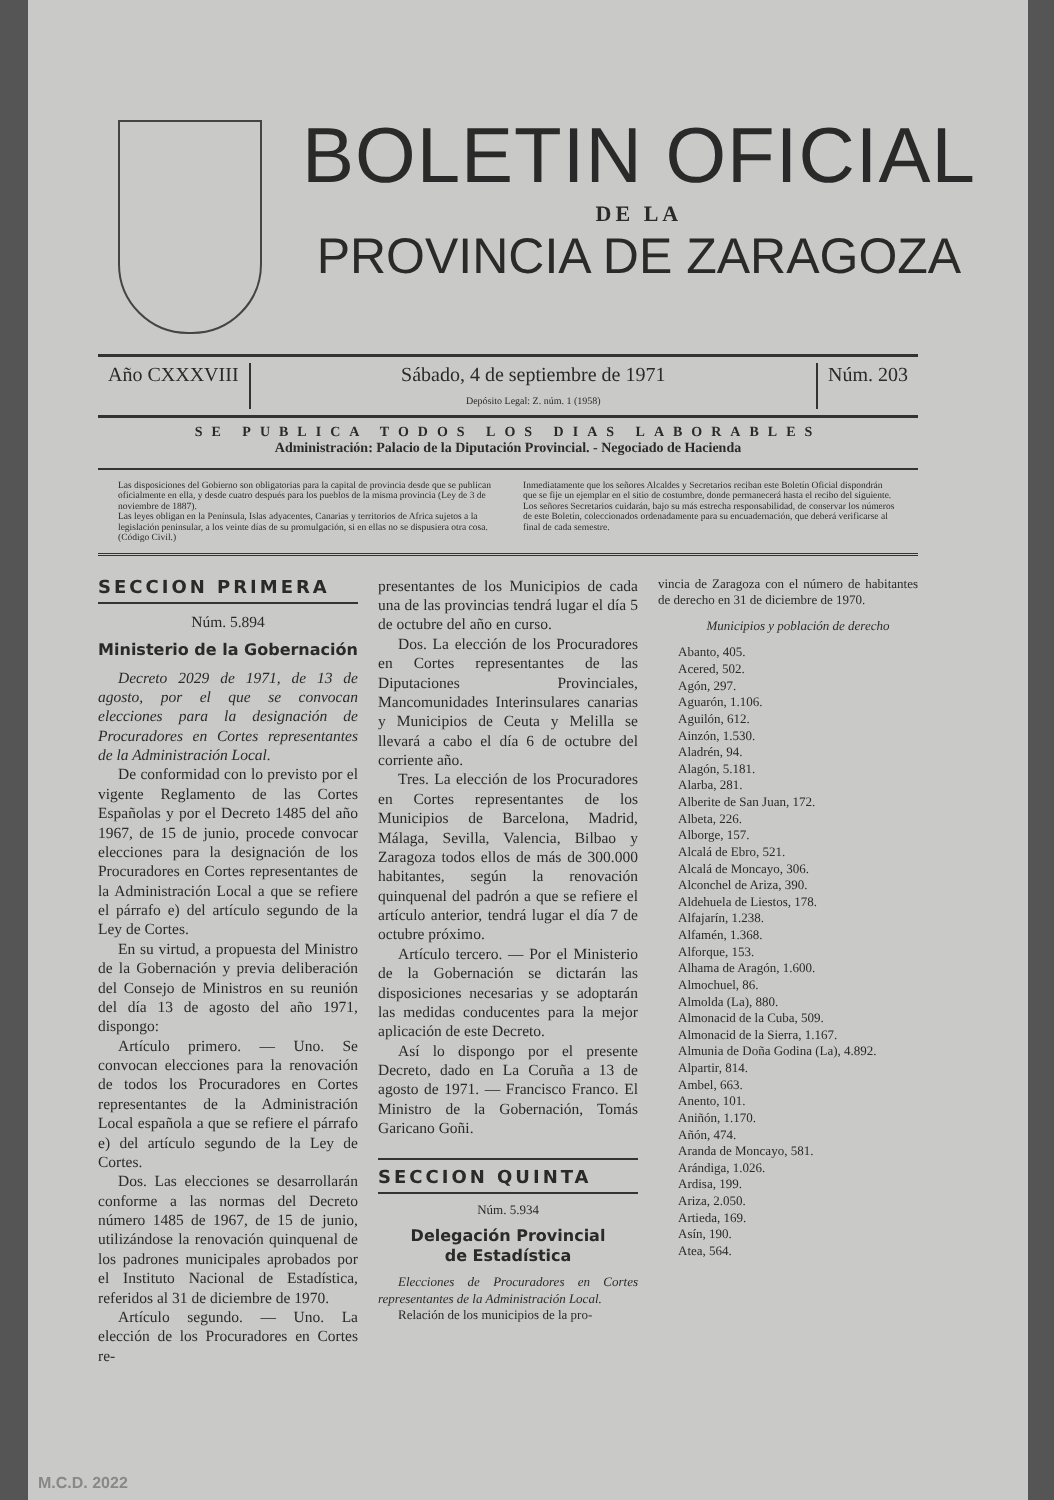BOLETIN OFICIAL
DE LA
PROVINCIA DE ZARAGOZA
Año CXXXVIII Sábado, 4 de septiembre de 1971
Depósito Legal: Z. núm. 1 (1958)
Núm. 203
SE PUBLICA TODOS LOS DIAS LABORABLES
Administración: Palacio de la Diputación Provincial. - Negociado de Hacienda
Las disposiciones del Gobierno son obligatorias para la capital de provincia desde que se publican oficialmente en ella, y desde cuatro después para los pueblos de la misma provincia (Ley de 3 de noviembre de 1887).
Las leyes obligan en la Península, Islas adyacentes, Canarias y territorios de Africa sujetos a la legislación peninsular, a los veinte días de su promulgación, si en ellas no se dispusiera otra cosa. (Código Civil.)
Inmediatamente que los señores Alcaldes y Secretarios reciban este Boletín Oficial dispondrán que se fije un ejemplar en el sitio de costumbre, donde permanecerá hasta el recibo del siguiente.
Los señores Secretarios cuidarán, bajo su más estrecha responsabilidad, de conservar los números de este Boletín, coleccionados ordenadamente para su encuadernación, que deberá verificarse al final de cada semestre.
SECCION PRIMERA
Núm. 5.894
Ministerio de la Gobernación
Decreto 2029 de 1971, de 13 de agosto, por el que se convocan elecciones para la designación de Procuradores en Cortes representantes de la Administración Local.
De conformidad con lo previsto por el vigente Reglamento de las Cortes Españolas y por el Decreto 1485 del año 1967, de 15 de junio, procede convocar elecciones para la designación de los Procuradores en Cortes representantes de la Administración Local a que se refiere el párrafo e) del artículo segundo de la Ley de Cortes.
En su virtud, a propuesta del Ministro de la Gobernación y previa deliberación del Consejo de Ministros en su reunión del día 13 de agosto del año 1971, dispongo:
Artículo primero. — Uno. Se convocan elecciones para la renovación de todos los Procuradores en Cortes representantes de la Administración Local española a que se refiere el párrafo e) del artículo segundo de la Ley de Cortes.
Dos. Las elecciones se desarrollarán conforme a las normas del Decreto número 1485 de 1967, de 15 de junio, utilizándose la renovación quinquenal de los padrones municipales aprobados por el Instituto Nacional de Estadística, referidos al 31 de diciembre de 1970.
Artículo segundo. — Uno. La elección de los Procuradores en Cortes re-
presentantes de los Municipios de cada una de las provincias tendrá lugar el día 5 de octubre del año en curso.
Dos. La elección de los Procuradores en Cortes representantes de las Diputaciones Provinciales, Mancomunidades Interinsulares canarias y Municipios de Ceuta y Melilla se llevará a cabo el día 6 de octubre del corriente año.
Tres. La elección de los Procuradores en Cortes representantes de los Municipios de Barcelona, Madrid, Málaga, Sevilla, Valencia, Bilbao y Zaragoza todos ellos de más de 300.000 habitantes, según la renovación quinquenal del padrón a que se refiere el artículo anterior, tendrá lugar el día 7 de octubre próximo.
Artículo tercero. — Por el Ministerio de la Gobernación se dictarán las disposiciones necesarias y se adoptarán las medidas conducentes para la mejor aplicación de este Decreto.
Así lo dispongo por el presente Decreto, dado en La Coruña a 13 de agosto de 1971. — Francisco Franco. El Ministro de la Gobernación, Tomás Garicano Goñi.
SECCION QUINTA
Núm. 5.934
Delegación Provincial
de Estadística
Elecciones de Procuradores en Cortes representantes de la Administración Local.
Relación de los municipios de la pro-
vincia de Zaragoza con el número de habitantes de derecho en 31 de diciembre de 1970.
Municipios y población de derecho
Abanto, 405.
Acered, 502.
Agón, 297.
Aguarón, 1.106.
Aguilón, 612.
Ainzón, 1.530.
Aladrén, 94.
Alagón, 5.181.
Alarba, 281.
Alberite de San Juan, 172.
Albeta, 226.
Alborge, 157.
Alcalá de Ebro, 521.
Alcalá de Moncayo, 306.
Alconchel de Ariza, 390.
Aldehuela de Liestos, 178.
Alfajarín, 1.238.
Alfamén, 1.368.
Alforque, 153.
Alhama de Aragón, 1.600.
Almochuel, 86.
Almolda (La), 880.
Almonacid de la Cuba, 509.
Almonacid de la Sierra, 1.167.
Almunia de Doña Godina (La), 4.892.
Alpartir, 814.
Ambel, 663.
Anento, 101.
Aniñón, 1.170.
Añón, 474.
Aranda de Moncayo, 581.
Arándiga, 1.026.
Ardisa, 199.
Ariza, 2.050.
Artieda, 169.
Asín, 190.
Atea, 564.
M.C.D. 2022